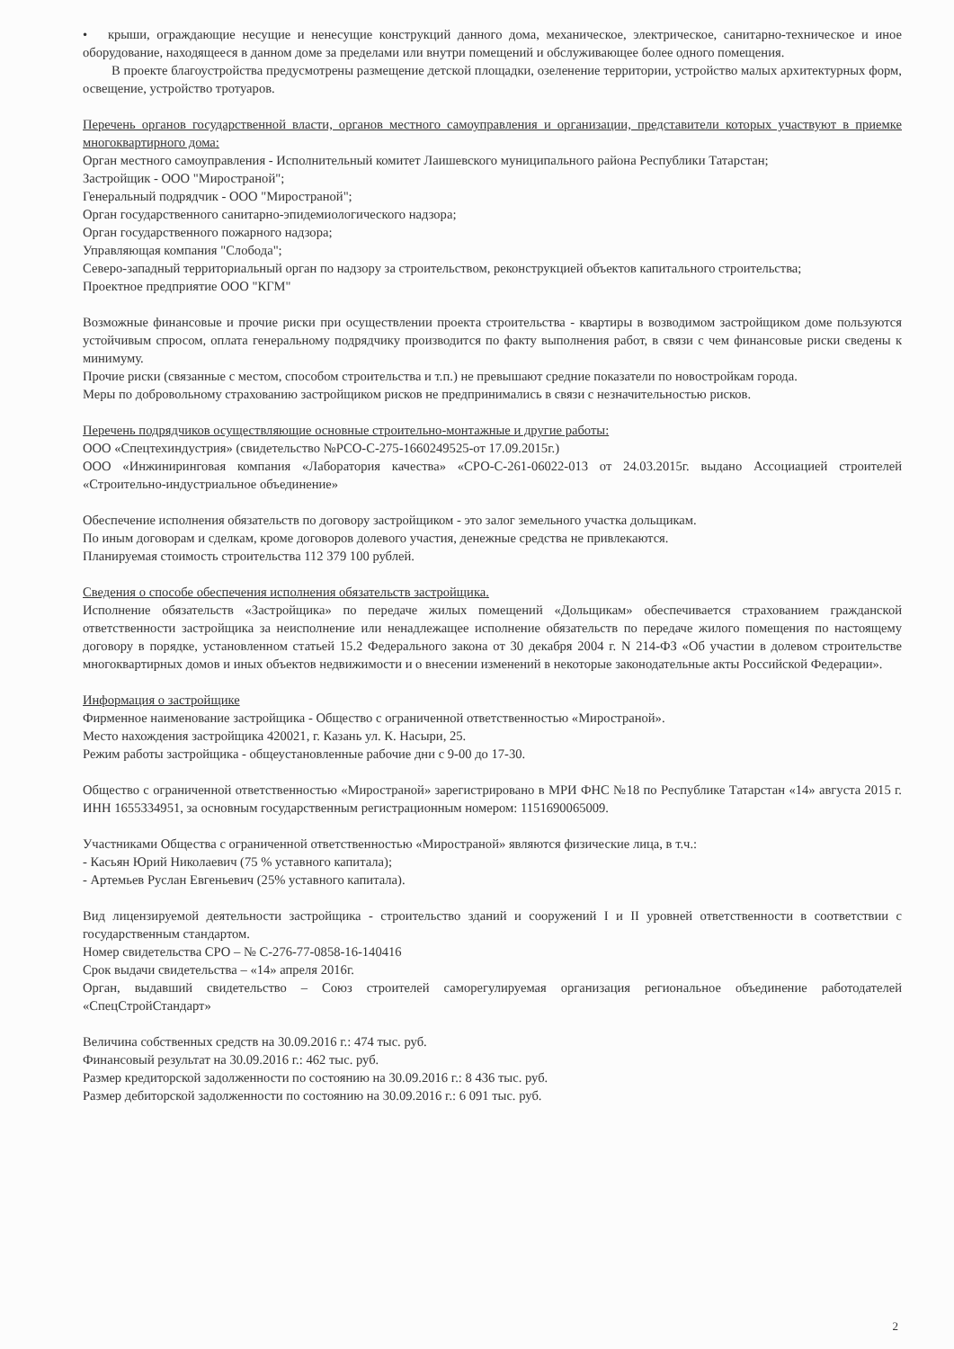• крыши, ограждающие несущие и ненесущие конструкций данного дома, механическое, электрическое, санитарно-техническое и иное оборудование, находящееся в данном доме за пределами или внутри помещений и обслуживающее более одного помещения.
В проекте благоустройства предусмотрены размещение детской площадки, озеленение территории, устройство малых архитектурных форм, освещение, устройство тротуаров.
Перечень органов государственной власти, органов местного самоуправления и организации, представители которых участвуют в приемке многоквартирного дома:
Орган местного самоуправления - Исполнительный комитет Лаишевского муниципального района Республики Татарстан;
Застройщик - ООО "Миространой";
Генеральный подрядчик - ООО "Миространой";
Орган государственного санитарно-эпидемиологического надзора;
Орган государственного пожарного надзора;
Управляющая компания "Слобода";
Северо-западный территориальный орган по надзору за строительством, реконструкцией объектов капитального строительства;
Проектное предприятие ООО "КГМ"
Возможные финансовые и прочие риски при осуществлении проекта строительства - квартиры в возводимом застройщиком доме пользуются устойчивым спросом, оплата генеральному подрядчику производится по факту выполнения работ, в связи с чем финансовые риски сведены к минимуму.
Прочие риски (связанные с местом, способом строительства и т.п.) не превышают средние показатели по новостройкам города.
Меры по добровольному страхованию застройщиком рисков не предпринимались в связи с незначительностью рисков.
Перечень подрядчиков осуществляющие основные строительно-монтажные и другие работы:
ООО «Спецтехиндустрия» (свидетельство №РСО-С-275-1660249525-от 17.09.2015г.)
ООО «Инжиниринговая компания «Лаборатория качества» «СРО-С-261-06022-013 от 24.03.2015г. выдано Ассоциацией строителей «Строительно-индустриальное объединение»
Обеспечение исполнения обязательств по договору застройщиком - это залог земельного участка дольщикам.
По иным договорам и сделкам, кроме договоров долевого участия, денежные средства не привлекаются.
Планируемая стоимость строительства 112 379 100 рублей.
Сведения о способе обеспечения исполнения обязательств застройщика.
Исполнение обязательств «Застройщика» по передаче жилых помещений «Дольщикам» обеспечивается страхованием гражданской ответственности застройщика за неисполнение или ненадлежащее исполнение обязательств по передаче жилого помещения по настоящему договору в порядке, установленном статьей 15.2 Федерального закона от 30 декабря 2004 г. N 214-ФЗ «Об участии в долевом строительстве многоквартирных домов и иных объектов недвижимости и о внесении изменений в некоторые законодательные акты Российской Федерации».
Информация о застройщике
Фирменное наименование застройщика - Общество с ограниченной ответственностью «Миространой».
Место нахождения застройщика 420021, г. Казань ул. К. Насыри, 25.
Режим работы застройщика - общеустановленные рабочие дни с 9-00 до 17-30.
Общество с ограниченной ответственностью «Миространой» зарегистрировано в МРИ ФНС №18 по Республике Татарстан «14» августа 2015 г. ИНН 1655334951, за основным государственным регистрационным номером: 1151690065009.
Участниками Общества с ограниченной ответственностью «Миространой» являются физические лица, в т.ч.:
- Касьян Юрий Николаевич (75 % уставного капитала);
- Артемьев Руслан Евгеньевич (25% уставного капитала).
Вид лицензируемой деятельности застройщика - строительство зданий и сооружений I и II уровней ответственности в соответствии с государственным стандартом.
Номер свидетельства СРО – № С-276-77-0858-16-140416
Срок выдачи свидетельства – «14» апреля 2016г.
Орган, выдавший свидетельство – Союз строителей саморегулируемая организация региональное объединение работодателей «СпецСтройСтандарт»
Величина собственных средств на 30.09.2016 г.: 474 тыс. руб.
Финансовый результат на 30.09.2016 г.: 462 тыс. руб.
Размер кредиторской задолженности по состоянию на 30.09.2016 г.: 8 436 тыс. руб.
Размер дебиторской задолженности по состоянию на 30.09.2016 г.: 6 091 тыс. руб.
2